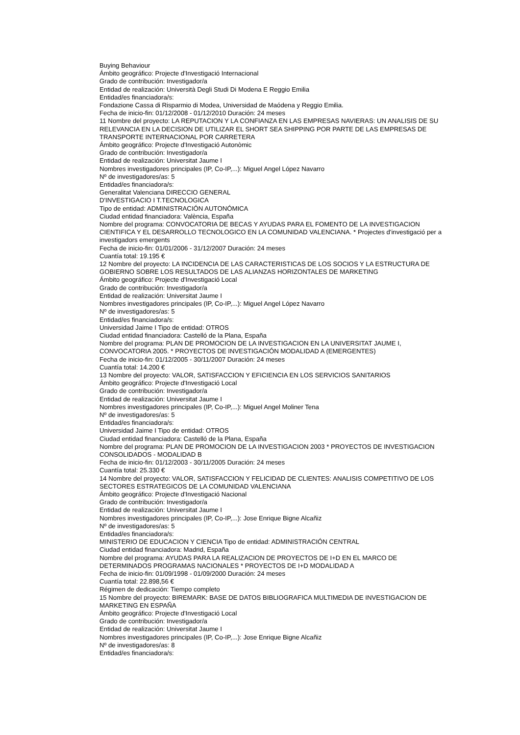Buying Behaviour
Ámbito geográfico: Projecte d'Investigació Internacional
Grado de contribución: Investigador/a
Entidad de realización: Università Degli Studi Di Modena E Reggio Emilia
Entidad/es financiadora/s:
Fondazione Cassa di Risparmio di Modea, Universidad de Maódena y Reggio Emilia.
Fecha de inicio-fin: 01/12/2008 - 01/12/2010 Duración: 24 meses
11 Nombre del proyecto: LA REPUTACION Y LA CONFIANZA EN LAS EMPRESAS NAVIERAS: UN ANALISIS DE SU RELEVANCIA EN LA DECISION DE UTILIZAR EL SHORT SEA SHIPPING POR PARTE DE LAS EMPRESAS DE TRANSPORTE INTERNACIONAL POR CARRETERA
Ámbito geográfico: Projecte d'Investigació Autonòmic
Grado de contribución: Investigador/a
Entidad de realización: Universitat Jaume I
Nombres investigadores principales (IP, Co-IP,...): Miguel Angel López Navarro
Nº de investigadores/as: 5
Entidad/es financiadora/s:
Generalitat Valenciana DIRECCIO GENERAL
D'INVESTIGACIO I T.TECNOLOGICA
Tipo de entidad: ADMINISTRACIÓN AUTONÓMICA
Ciudad entidad financiadora: València, España
Nombre del programa: CONVOCATORIA DE BECAS Y AYUDAS PARA EL FOMENTO DE LA INVESTIGACION CIENTIFICA Y EL DESARROLLO TECNOLOGICO EN LA COMUNIDAD VALENCIANA. * Projectes d'investigació per a investigadors emergents
Fecha de inicio-fin: 01/01/2006 - 31/12/2007 Duración: 24 meses
Cuantía total: 19.195 €
12 Nombre del proyecto: LA INCIDENCIA DE LAS CARACTERISTICAS DE LOS SOCIOS Y LA ESTRUCTURA DE GOBIERNO SOBRE LOS RESULTADOS DE LAS ALIANZAS HORIZONTALES DE MARKETING
Ámbito geográfico: Projecte d'Investigació Local
Grado de contribución: Investigador/a
Entidad de realización: Universitat Jaume I
Nombres investigadores principales (IP, Co-IP,...): Miguel Angel López Navarro
Nº de investigadores/as: 5
Entidad/es financiadora/s:
Universidad Jaime I Tipo de entidad: OTROS
Ciudad entidad financiadora: Castelló de la Plana, España
Nombre del programa: PLAN DE PROMOCION DE LA INVESTIGACION EN LA UNIVERSITAT JAUME I, CONVOCATORIA 2005. * PROYECTOS DE INVESTIGACIÓN MODALIDAD A (EMERGENTES)
Fecha de inicio-fin: 01/12/2005 - 30/11/2007 Duración: 24 meses
Cuantía total: 14.200 €
13 Nombre del proyecto: VALOR, SATISFACCION Y EFICIENCIA EN LOS SERVICIOS SANITARIOS
Ámbito geográfico: Projecte d'Investigació Local
Grado de contribución: Investigador/a
Entidad de realización: Universitat Jaume I
Nombres investigadores principales (IP, Co-IP,...): Miguel Angel Moliner Tena
Nº de investigadores/as: 5
Entidad/es financiadora/s:
Universidad Jaime I Tipo de entidad: OTROS
Ciudad entidad financiadora: Castelló de la Plana, España
Nombre del programa: PLAN DE PROMOCION DE LA INVESTIGACION 2003 * PROYECTOS DE INVESTIGACION CONSOLIDADOS - MODALIDAD B
Fecha de inicio-fin: 01/12/2003 - 30/11/2005 Duración: 24 meses
Cuantía total: 25.330 €
14 Nombre del proyecto: VALOR, SATISFACCION Y FELICIDAD DE CLIENTES: ANALISIS COMPETITIVO DE LOS SECTORES ESTRATEGICOS DE LA COMUNIDAD VALENCIANA
Ámbito geográfico: Projecte d'Investigació Nacional
Grado de contribución: Investigador/a
Entidad de realización: Universitat Jaume I
Nombres investigadores principales (IP, Co-IP,...): Jose Enrique Bigne Alcañiz
Nº de investigadores/as: 5
Entidad/es financiadora/s:
MINISTERIO DE EDUCACION Y CIENCIA Tipo de entidad: ADMINISTRACIÓN CENTRAL
Ciudad entidad financiadora: Madrid, España
Nombre del programa: AYUDAS PARA LA REALIZACION DE PROYECTOS DE I+D EN EL MARCO DE DETERMINADOS PROGRAMAS NACIONALES * PROYECTOS DE I+D MODALIDAD A
Fecha de inicio-fin: 01/09/1998 - 01/09/2000 Duración: 24 meses
Cuantía total: 22.898,56 €
Régimen de dedicación: Tiempo completo
15 Nombre del proyecto: BIREMARK: BASE DE DATOS BIBLIOGRAFICA MULTIMEDIA DE INVESTIGACION DE MARKETING EN ESPAÑA
Ámbito geográfico: Projecte d'Investigació Local
Grado de contribución: Investigador/a
Entidad de realización: Universitat Jaume I
Nombres investigadores principales (IP, Co-IP,...): Jose Enrique Bigne Alcañiz
Nº de investigadores/as: 8
Entidad/es financiadora/s: